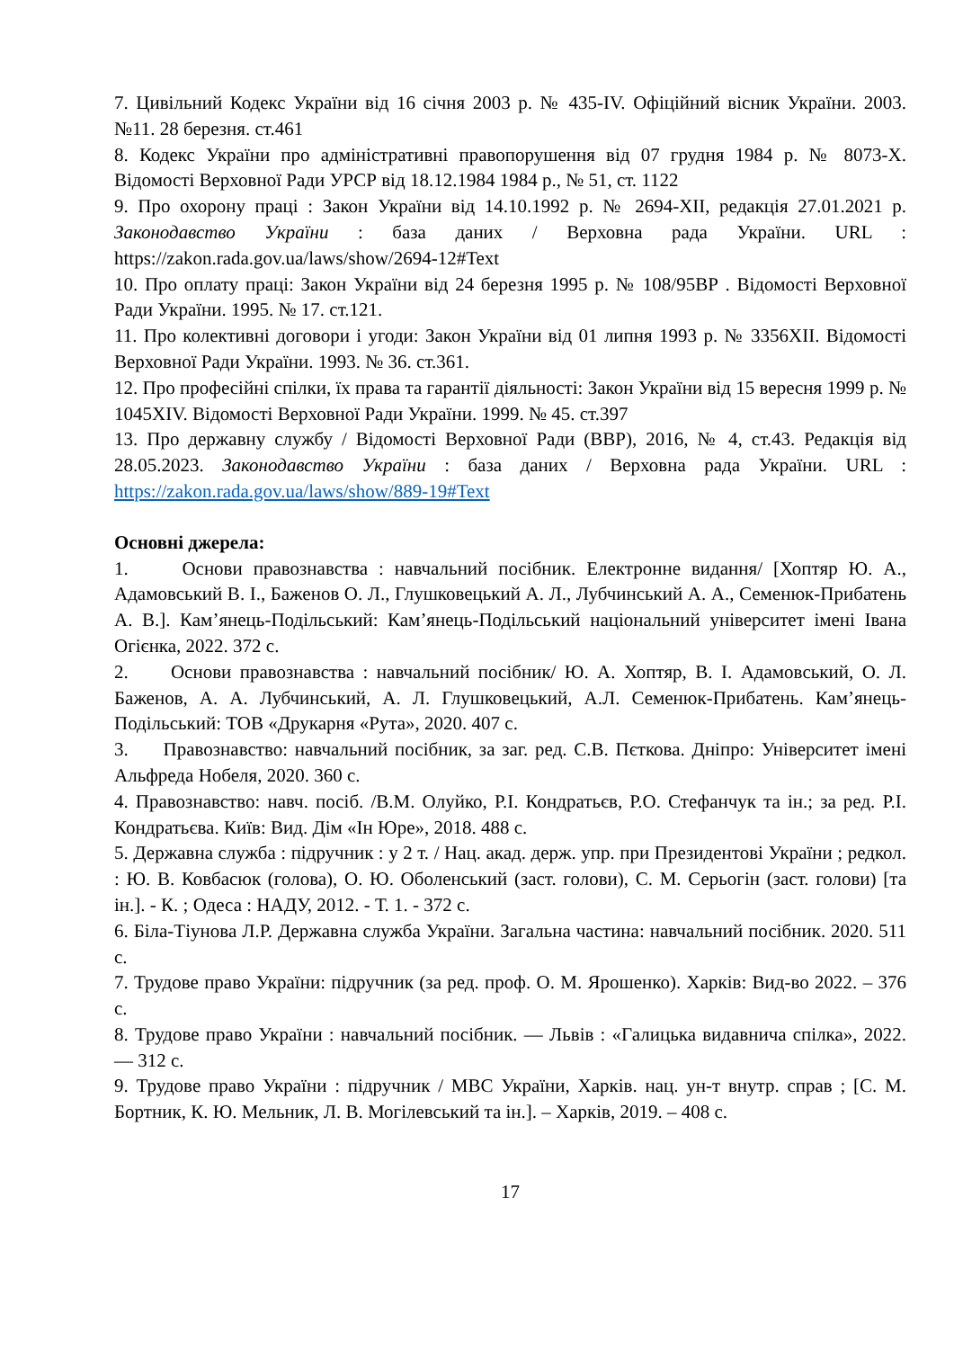7. Цивільний Кодекс України від 16 січня 2003 р. № 435-IV. Офіційний вісник України. 2003. №11. 28 березня. ст.461
8. Кодекс України про адміністративні правопорушення від 07 грудня 1984 р. № 8073-X. Відомості Верховної Ради УРСР від 18.12.1984 1984 р., № 51, ст. 1122
9. Про охорону праці : Закон України від 14.10.1992 р. № 2694-XII, редакція 27.01.2021 р. Законодавство України : база даних / Верховна рада України. URL : https://zakon.rada.gov.ua/laws/show/2694-12#Text
10. Про оплату праці: Закон України від 24 березня 1995 р. № 108/95ВР . Відомості Верховної Ради України. 1995. № 17. ст.121.
11. Про колективні договори і угоди: Закон України від 01 липня 1993 р. № 3356XII. Відомості Верховної Ради України. 1993. № 36. ст.361.
12. Про професійні спілки, їх права та гарантії діяльності: Закон України від 15 вересня 1999 р. № 1045XIV. Відомості Верховної Ради України. 1999. № 45. ст.397
13. Про державну службу / Відомості Верховної Ради (ВВР), 2016, № 4, ст.43. Редакція від 28.05.2023. Законодавство України : база даних / Верховна рада України. URL : https://zakon.rada.gov.ua/laws/show/889-19#Text
Основні джерела:
1. Основи правознавства : навчальний посібник. Електронне видання/ [Хоптяр Ю. А., Адамовський В. І., Баженов О. Л., Глушковецький А. Л., Лубчинський А. А., Семенюк-Прибатень А. В.]. Кам’янець-Подільський: Кам’янець-Подільський національний університет імені Івана Огієнка, 2022. 372 с.
2. Основи правознавства : навчальний посібник/ Ю. А. Хоптяр, В. І. Адамовський, О. Л. Баженов, А. А. Лубчинський, А. Л. Глушковецький, А.Л. Семенюк-Прибатень. Кам’янець-Подільський: ТОВ «Друкарня «Рута», 2020. 407 с.
3. Правознавство: навчальний посібник, за заг. ред. С.В. Пєткова. Дніпро: Університет імені Альфреда Нобеля, 2020. 360 с.
4. Правознавство: навч. посіб. /В.М. Олуйко, Р.І. Кондратьєв, Р.О. Стефанчук та ін.; за ред. Р.І. Кондратьєва. Київ: Вид. Дім «Ін Юре», 2018. 488 с.
5. Державна служба : підручник : у 2 т. / Нац. акад. держ. упр. при Президентові України ; редкол. : Ю. В. Ковбасюк (голова), О. Ю. Оболенський (заст. голови), С. М. Серьогін (заст. голови) [та ін.]. - К. ; Одеса : НАДУ, 2012. - Т. 1. - 372 с.
6. Біла-Тіунова Л.Р. Державна служба України. Загальна частина: навчальний посібник. 2020. 511 с.
7. Трудове право України: підручник (за ред. проф. О. М. Ярошенко). Харків: Вид-во 2022. – 376 с.
8. Трудове право України : навчальний посібник. — Львів : «Галицька видавнича спілка», 2022. — 312 с.
9. Трудове право України : підручник / МВС України, Харків. нац. ун-т внутр. справ ; [С. М. Бортник, К. Ю. Мельник, Л. В. Могілевський та ін.]. – Харків, 2019. – 408 с.
17